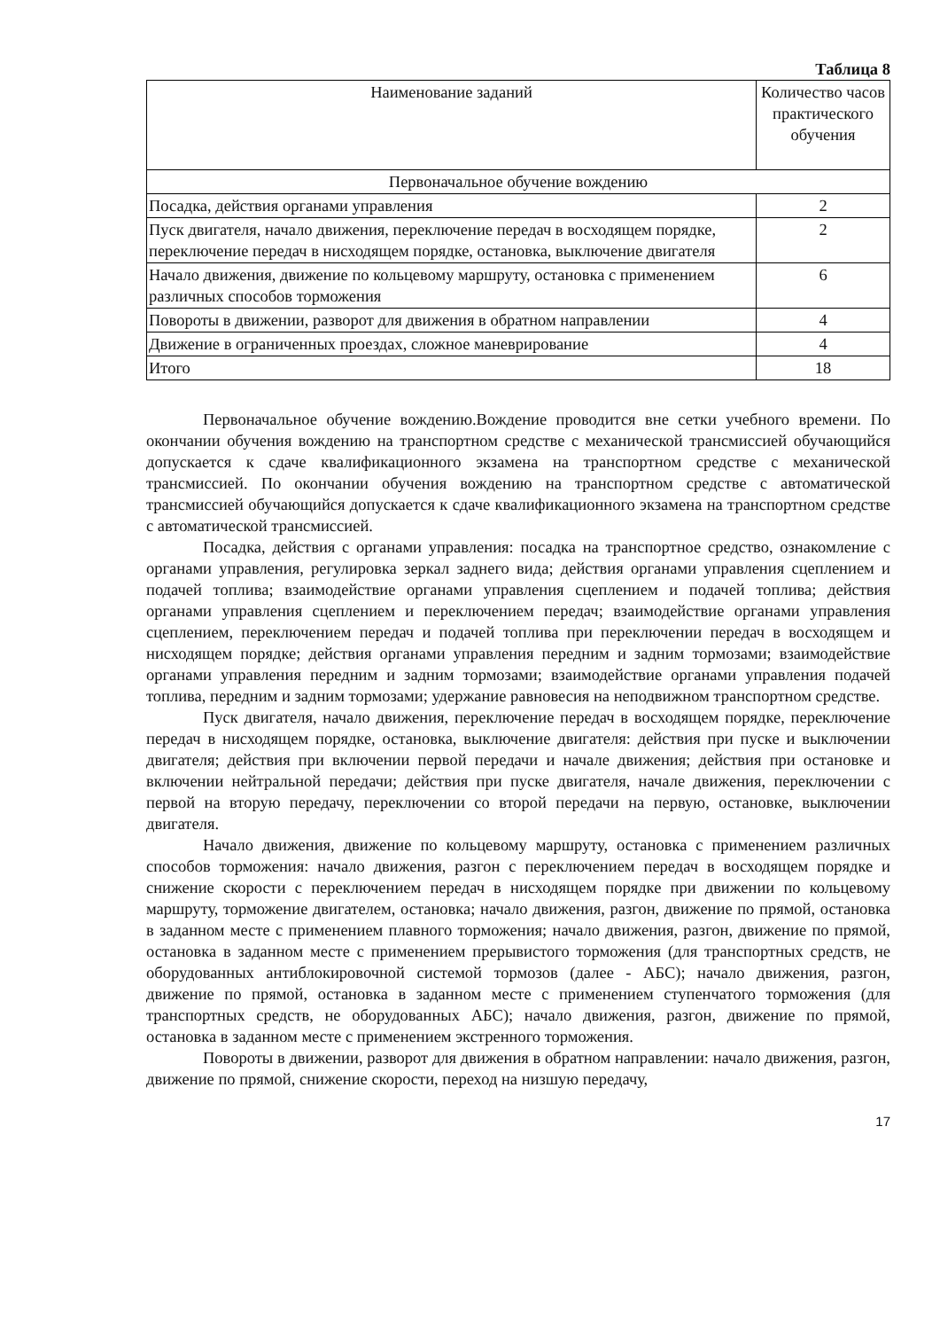Таблица 8
| Наименование заданий | Количество часов практического обучения |
| --- | --- |
| Первоначальное обучение вождению | |
| Посадка, действия органами управления | 2 |
| Пуск двигателя, начало движения, переключение передач в восходящем порядке, переключение передач в нисходящем порядке, остановка, выключение двигателя | 2 |
| Начало движения, движение по кольцевому маршруту, остановка с применением различных способов торможения | 6 |
| Повороты в движении, разворот для движения в обратном направлении | 4 |
| Движение в ограниченных проездах, сложное маневрирование | 4 |
| Итого | 18 |
Первоначальное обучение вождению.Вождение проводится вне сетки учебного времени. По окончании обучения вождению на транспортном средстве с механической трансмиссией обучающийся допускается к сдаче квалификационного экзамена на транспортном средстве с механической трансмиссией. По окончании обучения вождению на транспортном средстве с автоматической трансмиссией обучающийся допускается к сдаче квалификационного экзамена на транспортном средстве с автоматической трансмиссией.
Посадка, действия с органами управления: посадка на транспортное средство, ознакомление с органами управления, регулировка зеркал заднего вида; действия органами управления сцеплением и подачей топлива; взаимодействие органами управления сцеплением и подачей топлива; действия органами управления сцеплением и переключением передач; взаимодействие органами управления сцеплением, переключением передач и подачей топлива при переключении передач в восходящем и нисходящем порядке; действия органами управления передним и задним тормозами; взаимодействие органами управления передним и задним тормозами; взаимодействие органами управления подачей топлива, передним и задним тормозами; удержание равновесия на неподвижном транспортном средстве.
Пуск двигателя, начало движения, переключение передач в восходящем порядке, переключение передач в нисходящем порядке, остановка, выключение двигателя: действия при пуске и выключении двигателя; действия при включении первой передачи и начале движения; действия при остановке и включении нейтральной передачи; действия при пуске двигателя, начале движения, переключении с первой на вторую передачу, переключении со второй передачи на первую, остановке, выключении двигателя.
Начало движения, движение по кольцевому маршруту, остановка с применением различных способов торможения: начало движения, разгон с переключением передач в восходящем порядке и снижение скорости с переключением передач в нисходящем порядке при движении по кольцевому маршруту, торможение двигателем, остановка; начало движения, разгон, движение по прямой, остановка в заданном месте с применением плавного торможения; начало движения, разгон, движение по прямой, остановка в заданном месте с применением прерывистого торможения (для транспортных средств, не оборудованных антиблокировочной системой тормозов (далее - АБС); начало движения, разгон, движение по прямой, остановка в заданном месте с применением ступенчатого торможения (для транспортных средств, не оборудованных АБС); начало движения, разгон, движение по прямой, остановка в заданном месте с применением экстренного торможения.
Повороты в движении, разворот для движения в обратном направлении: начало движения, разгон, движение по прямой, снижение скорости, переход на низшую передачу,
17